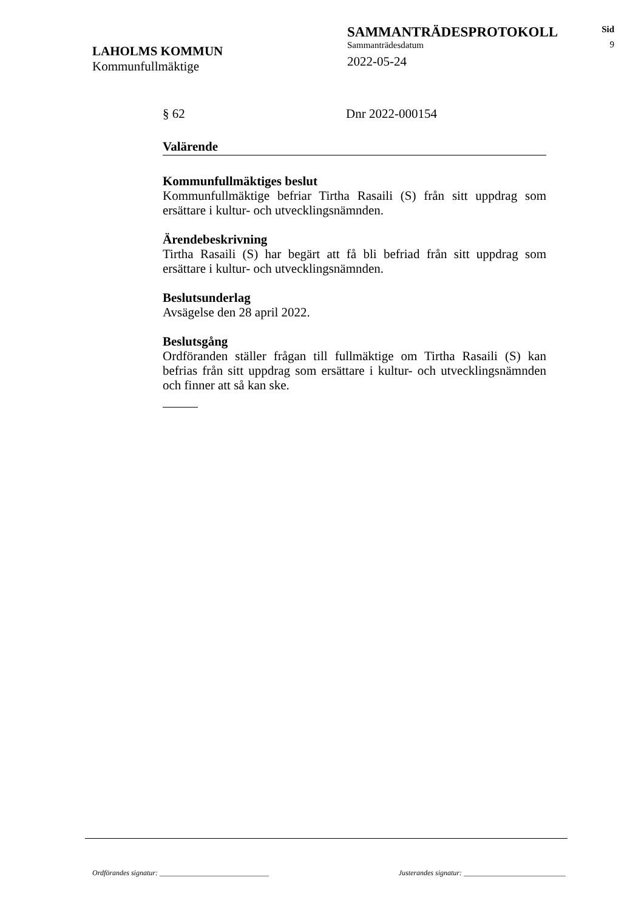LAHOLMS KOMMUN
Kommunfullmäktige
SAMMANTRÄDESPROTOKOLL
Sammanträdesdatum
2022-05-24
Sid
9
§ 62 Dnr 2022-000154
Valärende
Kommunfullmäktiges beslut
Kommunfullmäktige befriar Tirtha Rasaili (S) från sitt uppdrag som ersättare i kultur- och utvecklingsnämnden.
Ärendebeskrivning
Tirtha Rasaili (S) har begärt att få bli befriad från sitt uppdrag som ersättare i kultur- och utvecklingsnämnden.
Beslutsunderlag
Avsägelse den 28 april 2022.
Beslutsgång
Ordföranden ställer frågan till fullmäktige om Tirtha Rasaili (S) kan befrias från sitt uppdrag som ersättare i kultur- och utvecklingsnämnden och finner att så kan ske.
Ordförandes signatur: ______________________________ Justerandes signatur: ____________________________